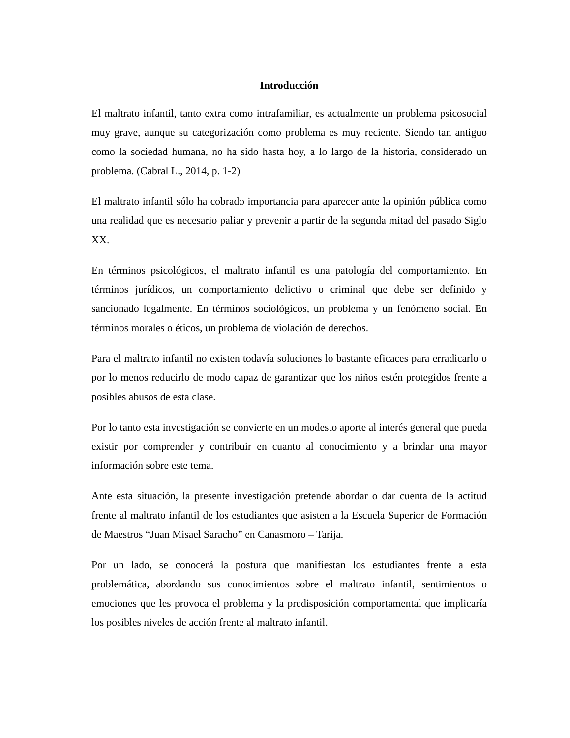Introducción
El maltrato infantil, tanto extra como intrafamiliar, es actualmente un problema psicosocial muy grave, aunque su categorización como problema es muy reciente. Siendo tan antiguo como la sociedad humana, no ha sido hasta hoy, a lo largo de la historia, considerado un problema. (Cabral L., 2014, p. 1-2)
El maltrato infantil sólo ha cobrado importancia para aparecer ante la opinión pública como una realidad que es necesario paliar y prevenir a partir de la segunda mitad del pasado Siglo XX.
En términos psicológicos, el maltrato infantil es una patología del comportamiento. En términos jurídicos, un comportamiento delictivo o criminal que debe ser definido y sancionado legalmente. En términos sociológicos, un problema y un fenómeno social. En términos morales o éticos, un problema de violación de derechos.
Para el maltrato infantil no existen todavía soluciones lo bastante eficaces para erradicarlo o por lo menos reducirlo de modo capaz de garantizar que los niños estén protegidos frente a posibles abusos de esta clase.
Por lo tanto esta investigación se convierte en un modesto aporte al interés general que pueda existir por comprender y contribuir en cuanto al conocimiento y a brindar una mayor información sobre este tema.
Ante esta situación, la presente investigación pretende abordar o dar cuenta de la actitud frente al maltrato infantil de los estudiantes que asisten a la Escuela Superior de Formación de Maestros “Juan Misael Saracho” en Canasmoro – Tarija.
Por un lado, se conocerá la postura que manifiestan los estudiantes frente a esta problemática, abordando sus conocimientos sobre el maltrato infantil, sentimientos o emociones que les provoca el problema y la predisposición comportamental que implicaría los posibles niveles de acción frente al maltrato infantil.